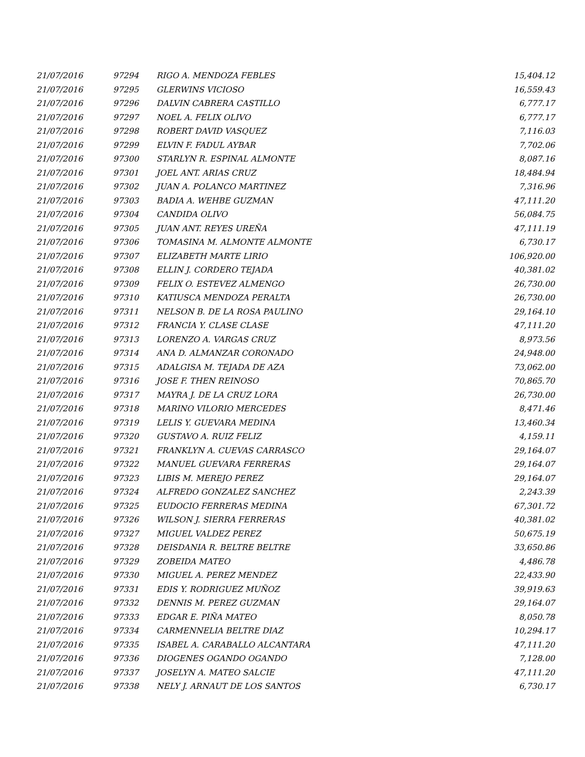| 21/07/2016 | 97294 | RIGO A. MENDOZA FEBLES | 15,404.12 |
| 21/07/2016 | 97295 | GLERWINS VICIOSO | 16,559.43 |
| 21/07/2016 | 97296 | DALVIN CABRERA CASTILLO | 6,777.17 |
| 21/07/2016 | 97297 | NOEL A. FELIX OLIVO | 6,777.17 |
| 21/07/2016 | 97298 | ROBERT DAVID VASQUEZ | 7,116.03 |
| 21/07/2016 | 97299 | ELVIN F. FADUL AYBAR | 7,702.06 |
| 21/07/2016 | 97300 | STARLYN R. ESPINAL ALMONTE | 8,087.16 |
| 21/07/2016 | 97301 | JOEL ANT. ARIAS CRUZ | 18,484.94 |
| 21/07/2016 | 97302 | JUAN A. POLANCO MARTINEZ | 7,316.96 |
| 21/07/2016 | 97303 | BADIA A. WEHBE GUZMAN | 47,111.20 |
| 21/07/2016 | 97304 | CANDIDA OLIVO | 56,084.75 |
| 21/07/2016 | 97305 | JUAN ANT. REYES UREÑA | 47,111.19 |
| 21/07/2016 | 97306 | TOMASINA M. ALMONTE ALMONTE | 6,730.17 |
| 21/07/2016 | 97307 | ELIZABETH MARTE LIRIO | 106,920.00 |
| 21/07/2016 | 97308 | ELLIN J. CORDERO TEJADA | 40,381.02 |
| 21/07/2016 | 97309 | FELIX O. ESTEVEZ ALMENGO | 26,730.00 |
| 21/07/2016 | 97310 | KATIUSCA MENDOZA PERALTA | 26,730.00 |
| 21/07/2016 | 97311 | NELSON B. DE LA ROSA PAULINO | 29,164.10 |
| 21/07/2016 | 97312 | FRANCIA Y. CLASE CLASE | 47,111.20 |
| 21/07/2016 | 97313 | LORENZO A. VARGAS CRUZ | 8,973.56 |
| 21/07/2016 | 97314 | ANA D. ALMANZAR CORONADO | 24,948.00 |
| 21/07/2016 | 97315 | ADALGISA M. TEJADA DE AZA | 73,062.00 |
| 21/07/2016 | 97316 | JOSE F. THEN REINOSO | 70,865.70 |
| 21/07/2016 | 97317 | MAYRA J. DE LA CRUZ LORA | 26,730.00 |
| 21/07/2016 | 97318 | MARINO VILORIO MERCEDES | 8,471.46 |
| 21/07/2016 | 97319 | LELIS Y. GUEVARA MEDINA | 13,460.34 |
| 21/07/2016 | 97320 | GUSTAVO A. RUIZ FELIZ | 4,159.11 |
| 21/07/2016 | 97321 | FRANKLYN A. CUEVAS CARRASCO | 29,164.07 |
| 21/07/2016 | 97322 | MANUEL GUEVARA FERRERAS | 29,164.07 |
| 21/07/2016 | 97323 | LIBIS M. MEREJO PEREZ | 29,164.07 |
| 21/07/2016 | 97324 | ALFREDO GONZALEZ SANCHEZ | 2,243.39 |
| 21/07/2016 | 97325 | EUDOCIO FERRERAS MEDINA | 67,301.72 |
| 21/07/2016 | 97326 | WILSON J. SIERRA FERRERAS | 40,381.02 |
| 21/07/2016 | 97327 | MIGUEL VALDEZ PEREZ | 50,675.19 |
| 21/07/2016 | 97328 | DEISDANIA R. BELTRE BELTRE | 33,650.86 |
| 21/07/2016 | 97329 | ZOBEIDA MATEO | 4,486.78 |
| 21/07/2016 | 97330 | MIGUEL A. PEREZ MENDEZ | 22,433.90 |
| 21/07/2016 | 97331 | EDIS Y. RODRIGUEZ MUÑOZ | 39,919.63 |
| 21/07/2016 | 97332 | DENNIS M. PEREZ GUZMAN | 29,164.07 |
| 21/07/2016 | 97333 | EDGAR E. PIÑA MATEO | 8,050.78 |
| 21/07/2016 | 97334 | CARMENNELIA BELTRE DIAZ | 10,294.17 |
| 21/07/2016 | 97335 | ISABEL A. CARABALLO ALCANTARA | 47,111.20 |
| 21/07/2016 | 97336 | DIOGENES OGANDO OGANDO | 7,128.00 |
| 21/07/2016 | 97337 | JOSELYN A. MATEO SALCIE | 47,111.20 |
| 21/07/2016 | 97338 | NELY J. ARNAUT DE LOS SANTOS | 6,730.17 |